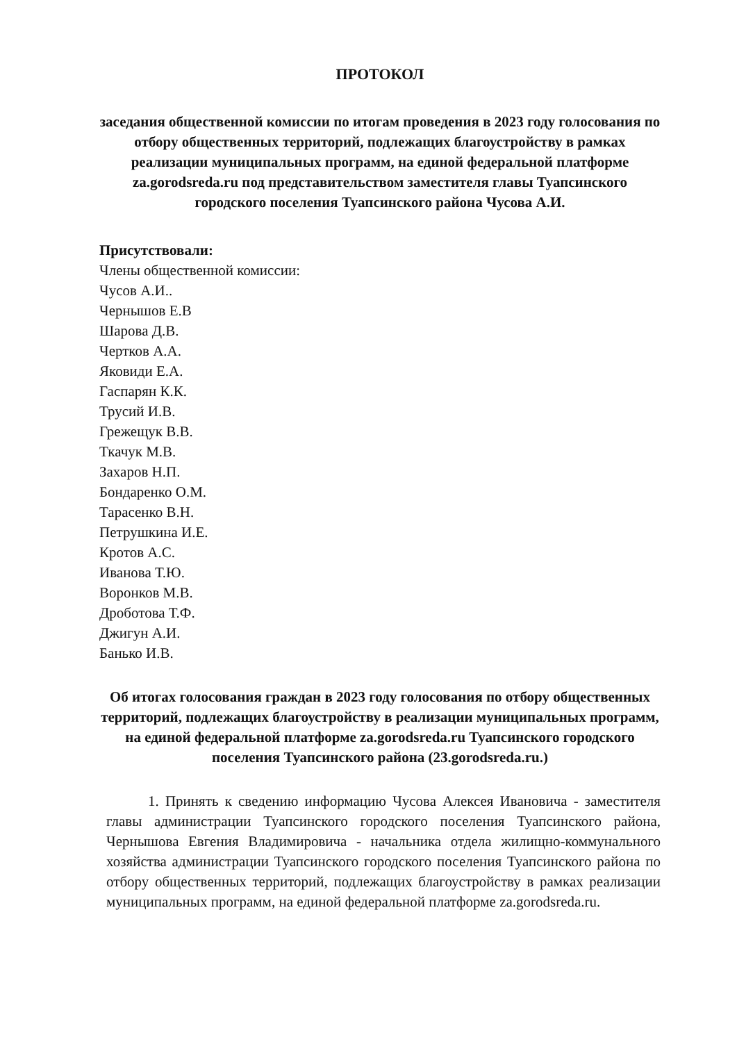ПРОТОКОЛ
заседания общественной комиссии по итогам проведения в 2023 году голосования по отбору общественных территорий, подлежащих благоустройству в рамках реализации муниципальных программ, на единой федеральной платформе za.gorodsreda.ru под представительством заместителя главы Туапсинского городского поселения Туапсинского района Чусова А.И.
Присутствовали:
Члены общественной комиссии:
Чусов А.И..
Чернышов Е.В
Шарова Д.В.
Чертков А.А.
Яковиди Е.А.
Гаспарян К.К.
Трусий И.В.
Грежещук В.В.
Ткачук М.В.
Захаров Н.П.
Бондаренко О.М.
Тарасенко В.Н.
Петрушкина И.Е.
Кротов А.С.
Иванова Т.Ю.
Воронков М.В.
Дроботова Т.Ф.
Джигун А.И.
Банько И.В.
Об итогах голосования граждан в 2023 году голосования по отбору общественных территорий, подлежащих благоустройству в реализации муниципальных программ, на единой федеральной платформе za.gorodsreda.ru Туапсинского городского поселения Туапсинского района (23.gorodsreda.ru.)
1. Принять к сведению информацию Чусова Алексея Ивановича - заместителя главы администрации Туапсинского городского поселения Туапсинского района, Чернышова Евгения Владимировича - начальника отдела жилищно-коммунального хозяйства администрации Туапсинского городского поселения Туапсинского района по отбору общественных территорий, подлежащих благоустройству в рамках реализации муниципальных программ, на единой федеральной платформе za.gorodsreda.ru.